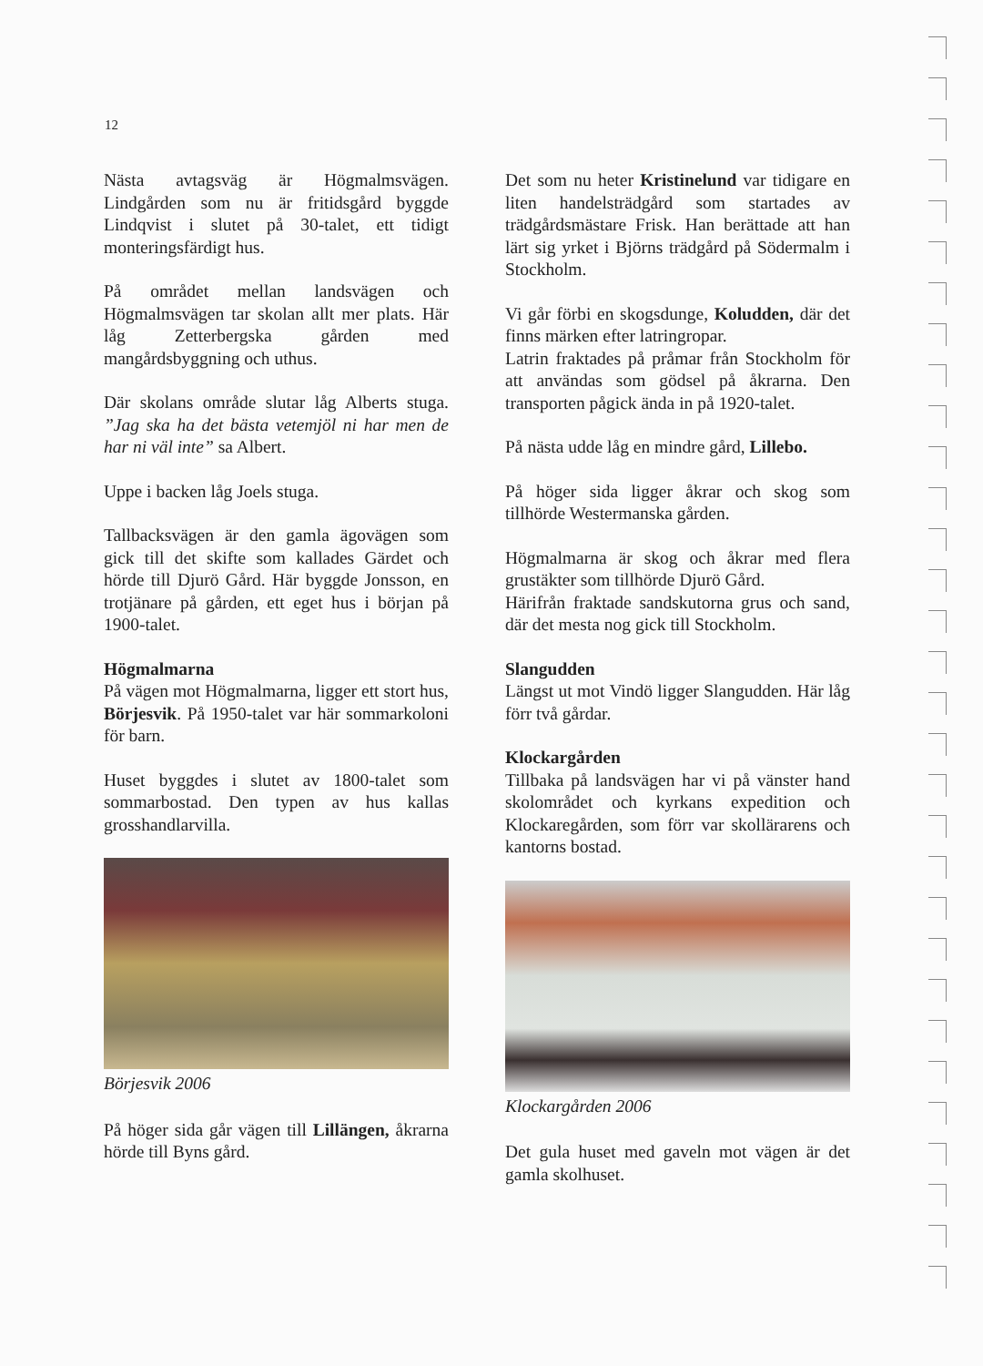12
Nästa avtagsväg är Högmalmsvägen. Lindgården som nu är fritidsgård byggde Lindqvist i slutet på 30-talet, ett tidigt monteringsfärdigt hus.
På området mellan landsvägen och Högmalmsvägen tar skolan allt mer plats. Här låg Zetterbergska gården med mangårdsbyggning och uthus.
Där skolans område slutar låg Alberts stuga. ”Jag ska ha det bästa vetemjöl ni har men de har ni väl inte” sa Albert.
Uppe i backen låg Joels stuga.
Tallbacksvägen är den gamla ägovägen som gick till det skifte som kallades Gärdet och hörde till Djurö Gård. Här byggde Jonsson, en trotjänare på gården, ett eget hus i början på 1900-talet.
Högmalmarna
På vägen mot Högmalmarna, ligger ett stort hus, Börjesvik. På 1950-talet var här sommarkoloni för barn.
Huset byggdes i slutet av 1800-talet som sommarbostad. Den typen av hus kallas grosshandlarvilla.
Börjesvik 2006
På höger sida går vägen till Lillängen, åkrarna hörde till Byns gård.
Det som nu heter Kristinelund var tidigare en liten handelsträdgård som startades av trädgårdsmästare Frisk. Han berättade att han lärt sig yrket i Björns trädgård på Södermalm i Stockholm.
Vi går förbi en skogsdunge, Koludden, där det finns märken efter latringropar.
Latrin fraktades på pråmar från Stockholm för att användas som gödsel på åkrarna. Den transporten pågick ända in på 1920-talet.
På nästa udde låg en mindre gård, Lillebo.
På höger sida ligger åkrar och skog som tillhörde Westermanska gården.
Högmalmarna är skog och åkrar med flera grustäkter som tillhörde Djurö Gård.
Härifrån fraktade sandskutorna grus och sand, där det mesta nog gick till Stockholm.
Slangudden
Längst ut mot Vindö ligger Slangudden. Här låg förr två gårdar.
Klockargården
Tillbaka på landsvägen har vi på vänster hand skolområdet och kyrkans expedition och Klockaregården, som förr var skollärarens och kantorns bostad.
Klockargården 2006
Det gula huset med gaveln mot vägen är det gamla skolhuset.